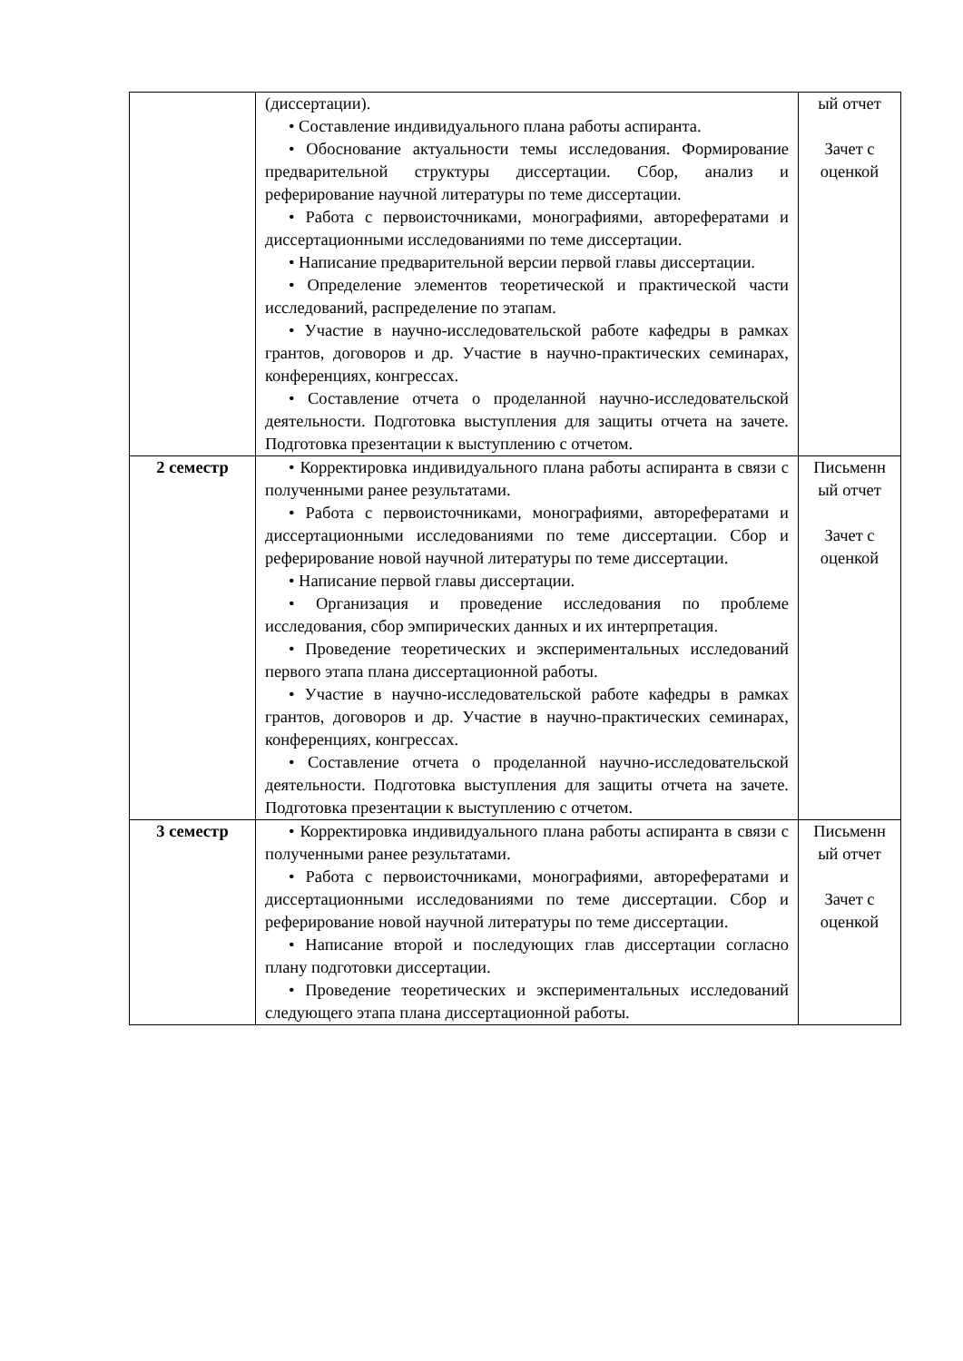| | (диссертации). • Составление индивидуального плана работы аспиранта. • Обоснование актуальности темы исследования. Формирование предварительной структуры диссертации. Сбор, анализ и реферирование научной литературы по теме диссертации. • Работа с первоисточниками, монографиями, авторефератами и диссертационными исследованиями по теме диссертации. • Написание предварительной версии первой главы диссертации. • Определение элементов теоретической и практической части исследований, распределение по этапам. • Участие в научно-исследовательской работе кафедры в рамках грантов, договоров и др. Участие в научно-практических семинарах, конференциях, конгрессах. • Составление отчета о проделанной научно-исследовательской деятельности. Подготовка выступления для защиты отчета на зачете. Подготовка презентации к выступлению с отчетом. | ый отчет Зачет с оценкой |
| 2 семестр | • Корректировка индивидуального плана работы аспиранта в связи с полученными ранее результатами. • Работа с первоисточниками, монографиями, авторефератами и диссертационными исследованиями по теме диссертации. Сбор и реферирование новой научной литературы по теме диссертации. • Написание первой главы диссертации. • Организация и проведение исследования по проблеме исследования, сбор эмпирических данных и их интерпретация. • Проведение теоретических и экспериментальных исследований первого этапа плана диссертационной работы. • Участие в научно-исследовательской работе кафедры в рамках грантов, договоров и др. Участие в научно-практических семинарах, конференциях, конгрессах. • Составление отчета о проделанной научно-исследовательской деятельности. Подготовка выступления для защиты отчета на зачете. Подготовка презентации к выступлению с отчетом. | Письменн ый отчет Зачет с оценкой |
| 3 семестр | • Корректировка индивидуального плана работы аспиранта в связи с полученными ранее результатами. • Работа с первоисточниками, монографиями, авторефератами и диссертационными исследованиями по теме диссертации. Сбор и реферирование новой научной литературы по теме диссертации. • Написание второй и последующих глав диссертации согласно плану подготовки диссертации. • Проведение теоретических и экспериментальных исследований следующего этапа плана диссертационной работы. | Письменн ый отчет Зачет с оценкой |